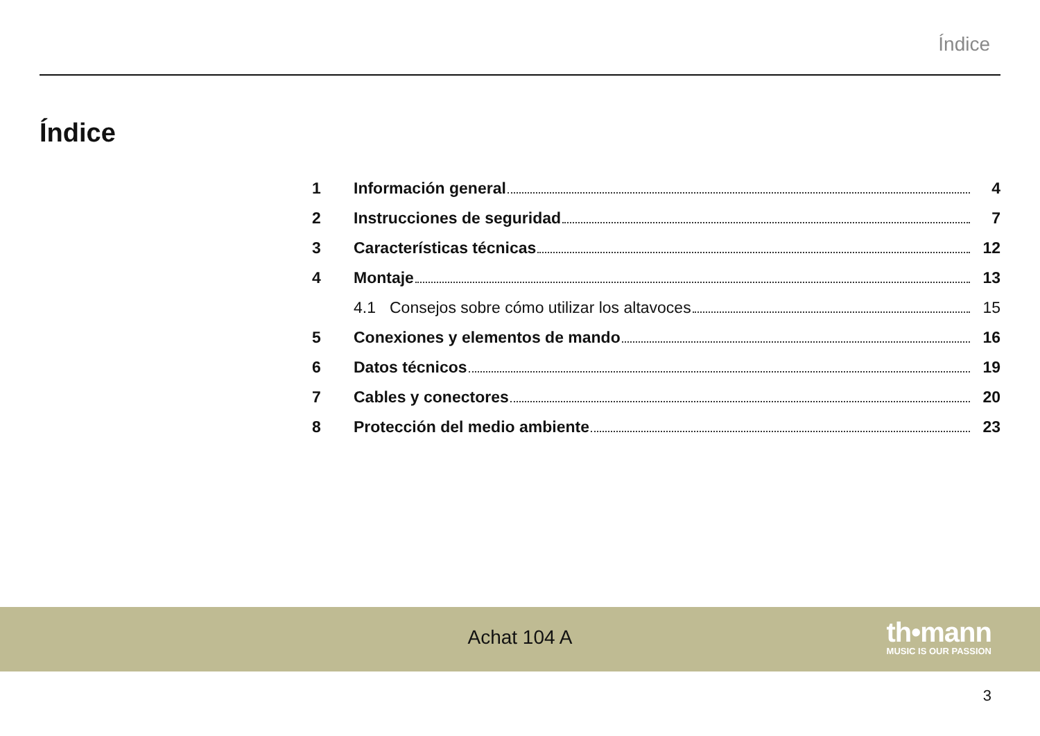Índice
Índice
1 Información general 4
2 Instrucciones de seguridad 7
3 Características técnicas 12
4 Montaje 13
4.1 Consejos sobre cómo utilizar los altavoces 15
5 Conexiones y elementos de mando 16
6 Datos técnicos 19
7 Cables y conectores 20
8 Protección del medio ambiente 23
Achat 104 A
th•mann
MUSIC IS OUR PASSION
3